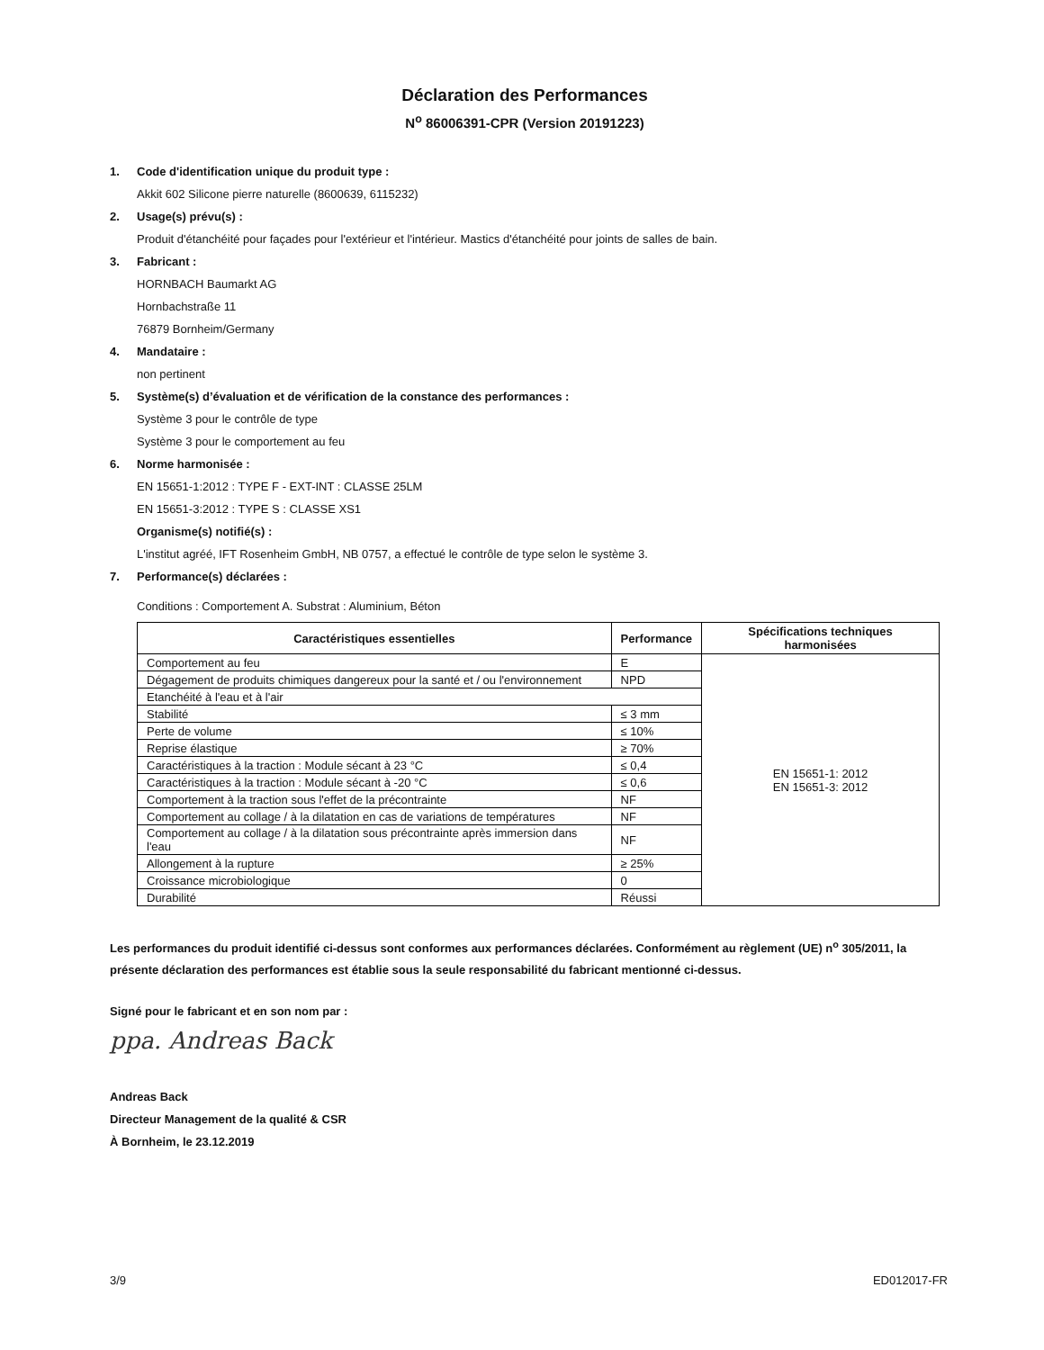Déclaration des Performances
N<sup>o</sup> 86006391-CPR (Version 20191223)
1. Code d'identification unique du produit type :
Akkit 602 Silicone pierre naturelle (8600639, 6115232)
2. Usage(s) prévu(s) :
Produit d'étanchéité pour façades pour l'extérieur et l'intérieur. Mastics d'étanchéité pour joints de salles de bain.
3. Fabricant :
HORNBACH Baumarkt AG
Hornbachstraße 11
76879 Bornheim/Germany
4. Mandataire :
non pertinent
5. Système(s) d’évaluation et de vérification de la constance des performances :
Système 3 pour le contrôle de type
Système 3 pour le comportement au feu
6. Norme harmonisée :
EN 15651-1:2012 : TYPE F - EXT-INT : CLASSE 25LM
EN 15651-3:2012 : TYPE S : CLASSE XS1
Organisme(s) notifié(s) :
L'institut agréé, IFT Rosenheim GmbH, NB 0757, a effectué le contrôle de type selon le système 3.
7. Performance(s) déclarées :
Conditions : Comportement A. Substrat : Aluminium, Béton
| Caractéristiques essentielles | Performance | Spécifications techniques harmonisées |
| --- | --- | --- |
| Comportement au feu | E | EN 15651-1: 2012 EN 15651-3: 2012 |
| Dégagement de produits chimiques dangereux pour la santé et / ou l'environnement | NPD | |
| Etanchéité à l'eau et à l'air | | |
| Stabilité | ≤ 3 mm | |
| Perte de volume | ≤ 10% | |
| Reprise élastique | ≥ 70% | |
| Caractéristiques à la traction : Module sécant à 23 °C | ≤ 0,4 | |
| Caractéristiques à la traction : Module sécant à -20 °C | ≤ 0,6 | |
| Comportement à la traction sous l'effet de la précontrainte | NF | |
| Comportement au collage / à la dilatation en cas de variations de températures | NF | |
| Comportement au collage / à la dilatation sous précontrainte après immersion dans l'eau | NF | |
| Allongement à la rupture | ≥ 25% | |
| Croissance microbiologique | 0 | |
| Durabilité | Réussi | |
Les performances du produit identifié ci-dessus sont conformes aux performances déclarées. Conformément au règlement (UE) n<sup>o</sup> 305/2011, la présente déclaration des performances est établie sous la seule responsabilité du fabricant mentionné ci-dessus.
Signé pour le fabricant et en son nom par :
ppa. Andreas Back
Andreas Back
Directeur Management de la qualité & CSR
À Bornheim, le 23.12.2019
3/9 ED012017-FR